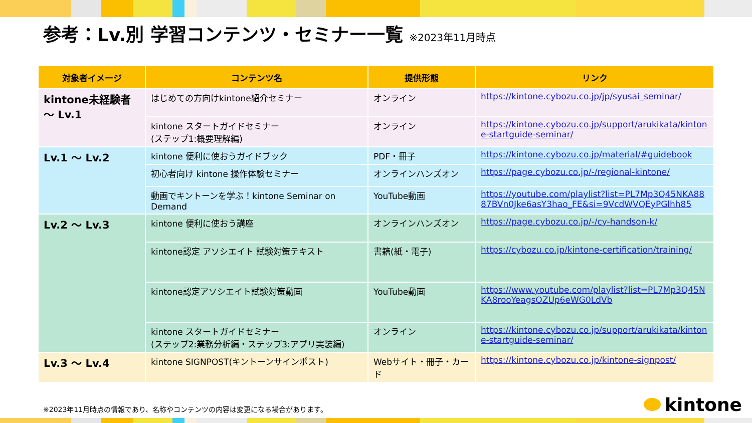参考：Lv.別 学習コンテンツ・セミナー一覧 ※2023年11月時点
| 対象者イメージ | コンテンツ名 | 提供形態 | リンク |
| --- | --- | --- | --- |
| kintone未経験者 ～ Lv.1 | はじめての方向けkintone紹介セミナー | オンライン | https://kintone.cybozu.co.jp/jp/syusai_seminar/ |
| | kintone スタートガイドセミナー (ステップ1:概要理解編) | オンライン | https://kintone.cybozu.co.jp/support/arukikata/kintone-startguide-seminar/ |
| Lv.1 ～ Lv.2 | kintone 便利に使おうガイドブック | PDF・冊子 | https://kintone.cybozu.co.jp/material/#guidebook |
| | 初心者向け kintone 操作体験セミナー | オンラインハンズオン | https://page.cybozu.co.jp/-/regional-kintone/ |
| | 動画でキントーンを学ぶ！kintone Seminar on Demand | YouTube動画 | https://youtube.com/playlist?list=PL7Mp3Q45NKA8887BVn0Jke6asY3hao_FE&si=9VcdWVQEyPGlhh85 |
| Lv.2 ～ Lv.3 | kintone 便利に使おう講座 | オンラインハンズオン | https://page.cybozu.co.jp/-/cy-handson-k/ |
| | kintone認定 アソシエイト 試験対策テキスト | 書籍(紙・電子) | https://cybozu.co.jp/kintone-certification/training/ |
| | kintone認定アソシエイト試験対策動画 | YouTube動画 | https://www.youtube.com/playlist?list=PL7Mp3Q45NKA8rooYeagsOZUp6eWG0LdVb |
| | kintone スタートガイドセミナー (ステップ2:業務分析編・ステップ3:アプリ実装編) | オンライン | https://kintone.cybozu.co.jp/support/arukikata/kintone-startguide-seminar/ |
| Lv.3 ～ Lv.4 | kintone SIGNPOST(キントーンサインポスト) | Webサイト・冊子・カード | https://kintone.cybozu.co.jp/kintone-signpost/ |
※2023年11月時点の情報であり、名称やコンテンツの内容は変更になる場合があります。
kintone